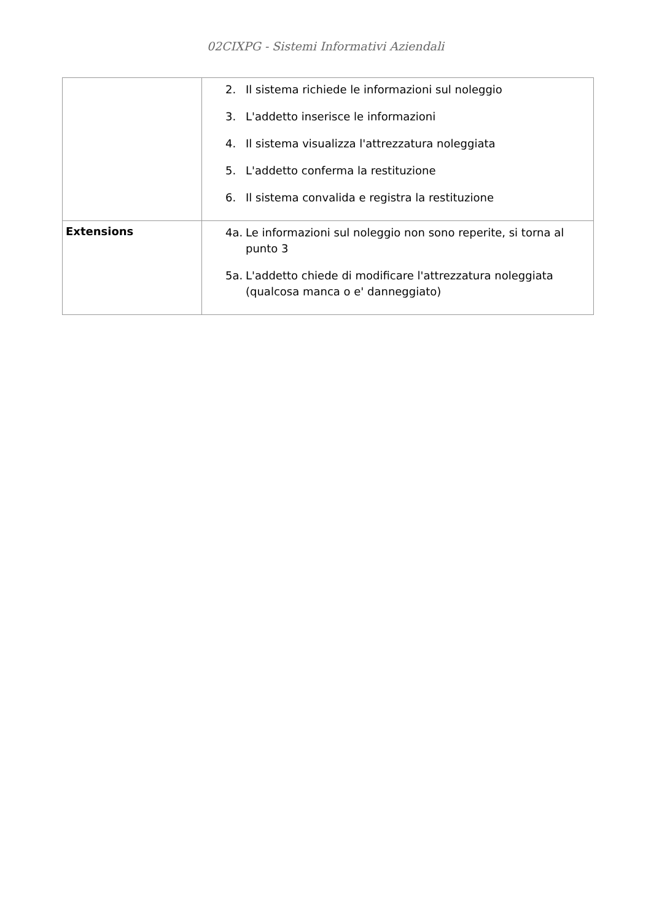02CIXPG - Sistemi Informativi Aziendali
| | 2. Il sistema richiede le informazioni sul noleggio 3. L'addetto inserisce le informazioni 4. Il sistema visualizza l'attrezzatura noleggiata 5. L'addetto conferma la restituzione 6. Il sistema convalida e registra la restituzione |
| Extensions | 4a. Le informazioni sul noleggio non sono reperite, si torna al punto 3 5a. L'addetto chiede di modificare l'attrezzatura noleggiata (qualcosa manca o e' danneggiato) |